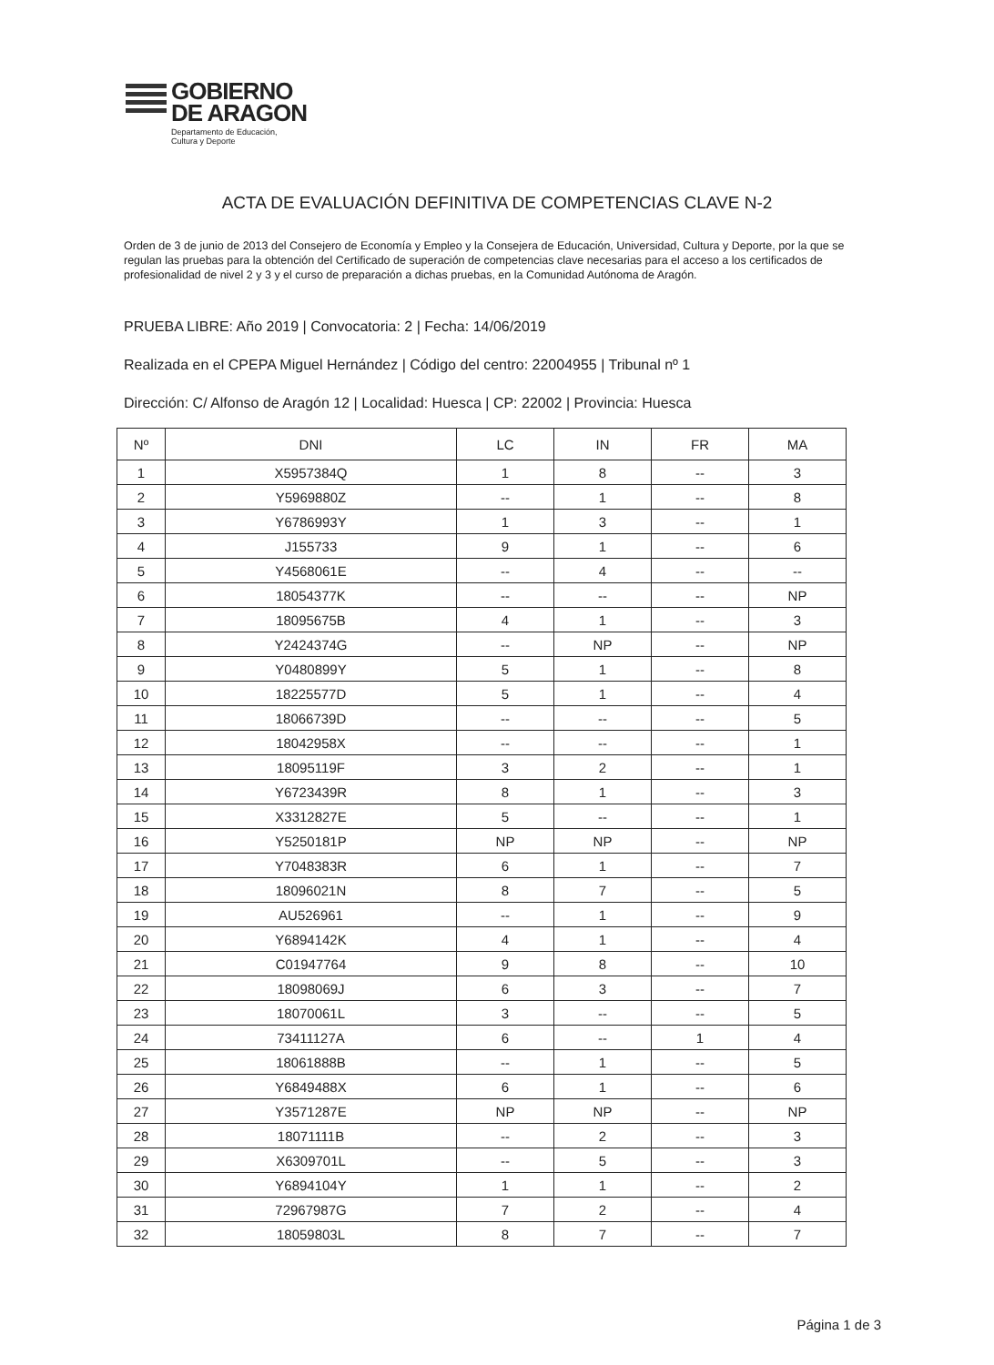GOBIERNO
DE ARAGON
Departamento de Educación,
Cultura y Deporte
ACTA DE EVALUACIÓN DEFINITIVA DE COMPETENCIAS CLAVE N-2
Orden de 3 de junio de 2013 del Consejero de Economía y Empleo y la Consejera de Educación, Universidad, Cultura y Deporte, por la que se regulan las pruebas para la obtención del Certificado de superación de competencias clave necesarias para el acceso a los certificados de profesionalidad de nivel 2 y 3 y el curso de preparación a dichas pruebas, en la Comunidad Autónoma de Aragón.
PRUEBA LIBRE: Año 2019 | Convocatoria: 2 | Fecha: 14/06/2019
Realizada en el CPEPA Miguel Hernández | Código del centro: 22004955 | Tribunal nº 1
Dirección: C/ Alfonso de Aragón 12 | Localidad: Huesca | CP: 22002 | Provincia: Huesca
| Nº | DNI | LC | IN | FR | MA |
| --- | --- | --- | --- | --- | --- |
| 1 | X5957384Q | 1 | 8 | -- | 3 |
| 2 | Y5969880Z | -- | 1 | -- | 8 |
| 3 | Y6786993Y | 1 | 3 | -- | 1 |
| 4 | J155733 | 9 | 1 | -- | 6 |
| 5 | Y4568061E | -- | 4 | -- | -- |
| 6 | 18054377K | -- | -- | -- | NP |
| 7 | 18095675B | 4 | 1 | -- | 3 |
| 8 | Y2424374G | -- | NP | -- | NP |
| 9 | Y0480899Y | 5 | 1 | -- | 8 |
| 10 | 18225577D | 5 | 1 | -- | 4 |
| 11 | 18066739D | -- | -- | -- | 5 |
| 12 | 18042958X | -- | -- | -- | 1 |
| 13 | 18095119F | 3 | 2 | -- | 1 |
| 14 | Y6723439R | 8 | 1 | -- | 3 |
| 15 | X3312827E | 5 | -- | -- | 1 |
| 16 | Y5250181P | NP | NP | -- | NP |
| 17 | Y7048383R | 6 | 1 | -- | 7 |
| 18 | 18096021N | 8 | 7 | -- | 5 |
| 19 | AU526961 | -- | 1 | -- | 9 |
| 20 | Y6894142K | 4 | 1 | -- | 4 |
| 21 | C01947764 | 9 | 8 | -- | 10 |
| 22 | 18098069J | 6 | 3 | -- | 7 |
| 23 | 18070061L | 3 | -- | -- | 5 |
| 24 | 73411127A | 6 | -- | 1 | 4 |
| 25 | 18061888B | -- | 1 | -- | 5 |
| 26 | Y6849488X | 6 | 1 | -- | 6 |
| 27 | Y3571287E | NP | NP | -- | NP |
| 28 | 18071111B | -- | 2 | -- | 3 |
| 29 | X6309701L | -- | 5 | -- | 3 |
| 30 | Y6894104Y | 1 | 1 | -- | 2 |
| 31 | 72967987G | 7 | 2 | -- | 4 |
| 32 | 18059803L | 8 | 7 | -- | 7 |
Página 1 de 3